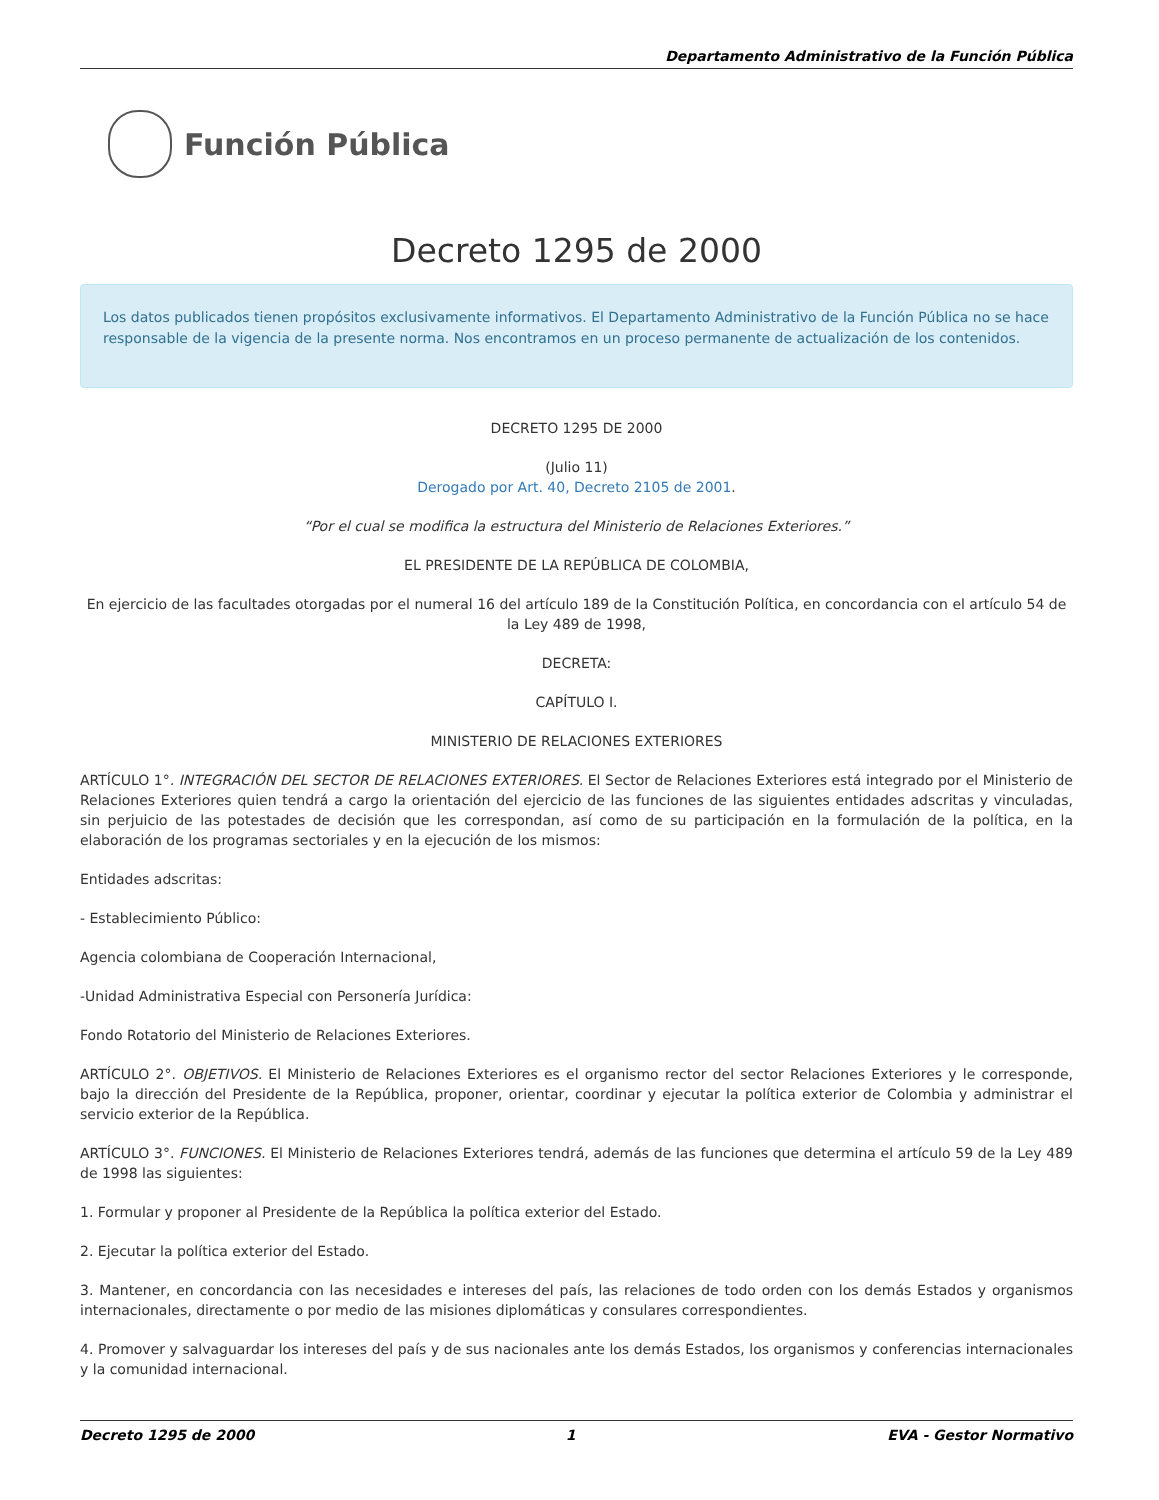Departamento Administrativo de la Función Pública
Función Pública
Decreto 1295 de 2000
Los datos publicados tienen propósitos exclusivamente informativos. El Departamento Administrativo de la Función Pública no se hace responsable de la vigencia de la presente norma. Nos encontramos en un proceso permanente de actualización de los contenidos.
DECRETO 1295 DE 2000
(Julio 11)
Derogado por Art. 40, Decreto 2105 de 2001.
“Por el cual se modifica la estructura del Ministerio de Relaciones Exteriores.”
EL PRESIDENTE DE LA REPÚBLICA DE COLOMBIA,
En ejercicio de las facultades otorgadas por el numeral 16 del artículo 189 de la Constitución Política, en concordancia con el artículo 54 de la Ley 489 de 1998,
DECRETA:
CAPÍTULO I.
MINISTERIO DE RELACIONES EXTERIORES
ARTÍCULO 1°. INTEGRACIÓN DEL SECTOR DE RELACIONES EXTERIORES. El Sector de Relaciones Exteriores está integrado por el Ministerio de Relaciones Exteriores quien tendrá a cargo la orientación del ejercicio de las funciones de las siguientes entidades adscritas y vinculadas, sin perjuicio de las potestades de decisión que les correspondan, así como de su participación en la formulación de la política, en la elaboración de los programas sectoriales y en la ejecución de los mismos:
Entidades adscritas:
- Establecimiento Público:
Agencia colombiana de Cooperación Internacional,
-Unidad Administrativa Especial con Personería Jurídica:
Fondo Rotatorio del Ministerio de Relaciones Exteriores.
ARTÍCULO 2°. OBJETIVOS. El Ministerio de Relaciones Exteriores es el organismo rector del sector Relaciones Exteriores y le corresponde, bajo la dirección del Presidente de la República, proponer, orientar, coordinar y ejecutar la política exterior de Colombia y administrar el servicio exterior de la República.
ARTÍCULO 3°. FUNCIONES. El Ministerio de Relaciones Exteriores tendrá, además de las funciones que determina el artículo 59 de la Ley 489 de 1998 las siguientes:
1. Formular y proponer al Presidente de la República la política exterior del Estado.
2. Ejecutar la política exterior del Estado.
3. Mantener, en concordancia con las necesidades e intereses del país, las relaciones de todo orden con los demás Estados y organismos internacionales, directamente o por medio de las misiones diplomáticas y consulares correspondientes.
4. Promover y salvaguardar los intereses del país y de sus nacionales ante los demás Estados, los organismos y conferencias internacionales y la comunidad internacional.
Decreto 1295 de 2000 1 EVA - Gestor Normativo